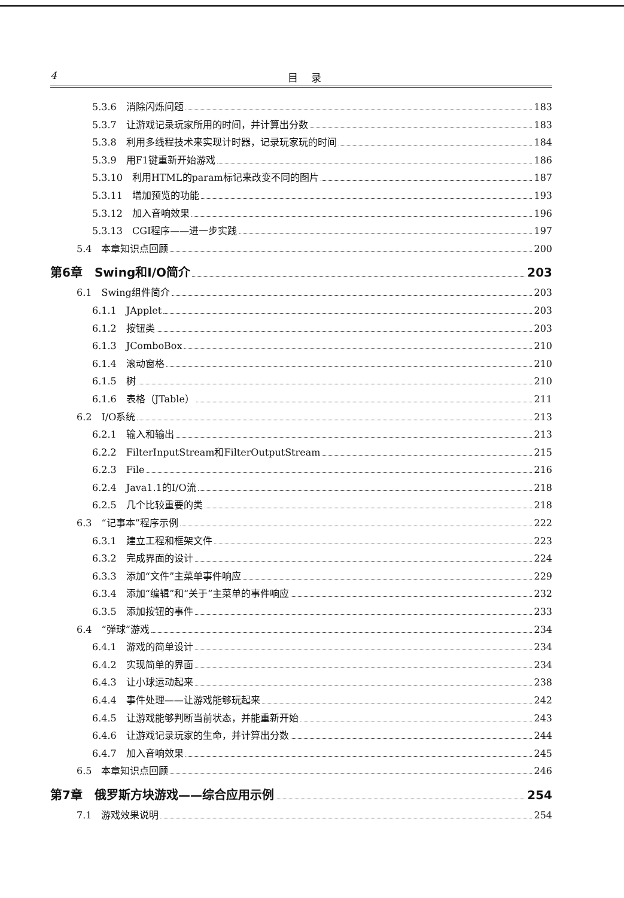4 目 录
5.3.6　消除闪烁问题 183
5.3.7　让游戏记录玩家所用的时间，并计算出分数 183
5.3.8　利用多线程技术来实现计时器，记录玩家玩的时间 184
5.3.9　用F1键重新开始游戏 186
5.3.10　利用HTML的param标记来改变不同的图片 187
5.3.11　增加预览的功能 193
5.3.12　加入音响效果 196
5.3.13　CGI程序——进一步实践 197
5.4　本章知识点回顾 200
第6章　Swing和I/O简介 203
6.1　Swing组件简介 203
6.1.1　JApplet 203
6.1.2　按钮类 203
6.1.3　JComboBox 210
6.1.4　滚动窗格 210
6.1.5　树 210
6.1.6　表格（JTable） 211
6.2　I/O系统 213
6.2.1　输入和输出 213
6.2.2　FilterInputStream和FilterOutputStream 215
6.2.3　File 216
6.2.4　Java1.1的I/O流 218
6.2.5　几个比较重要的类 218
6.3　“记事本”程序示例 222
6.3.1　建立工程和框架文件 223
6.3.2　完成界面的设计 224
6.3.3　添加“文件”主菜单事件响应 229
6.3.4　添加“编辑”和“关于”主菜单的事件响应 232
6.3.5　添加按钮的事件 233
6.4　“弹球”游戏 234
6.4.1　游戏的简单设计 234
6.4.2　实现简单的界面 234
6.4.3　让小球运动起来 238
6.4.4　事件处理——让游戏能够玩起来 242
6.4.5　让游戏能够判断当前状态，并能重新开始 243
6.4.6　让游戏记录玩家的生命，并计算出分数 244
6.4.7　加入音响效果 245
6.5　本章知识点回顾 246
第7章　俄罗斯方块游戏——综合应用示例 254
7.1　游戏效果说明 254